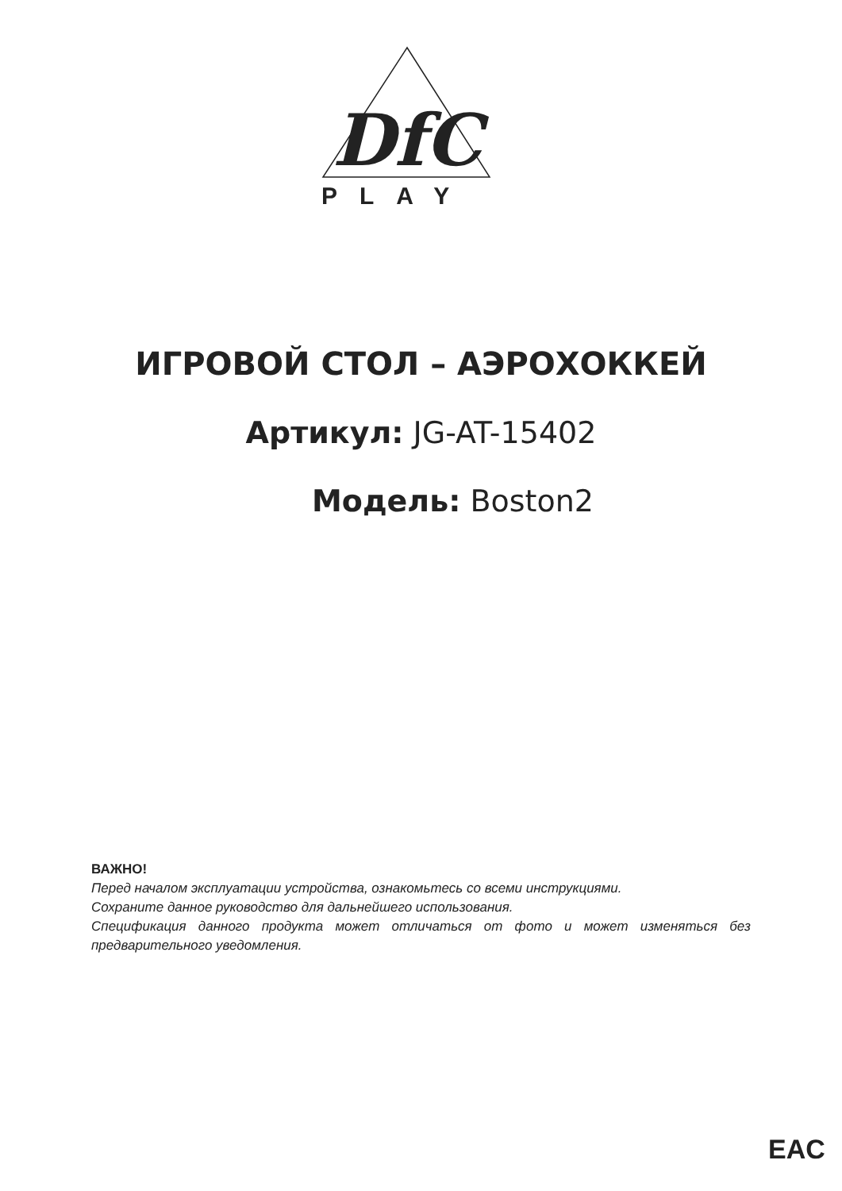DfC
PLAY
ИГРОВОЙ СТОЛ – АЭРОХОККЕЙ
Артикул: JG-AT-15402
Модель: Boston2
ВАЖНО!
Перед началом эксплуатации устройства, ознакомьтесь со всеми инструкциями.
Сохраните данное руководство для дальнейшего использования.
Спецификация данного продукта может отличаться от фото и может изменяться без предварительного уведомления.
EAC